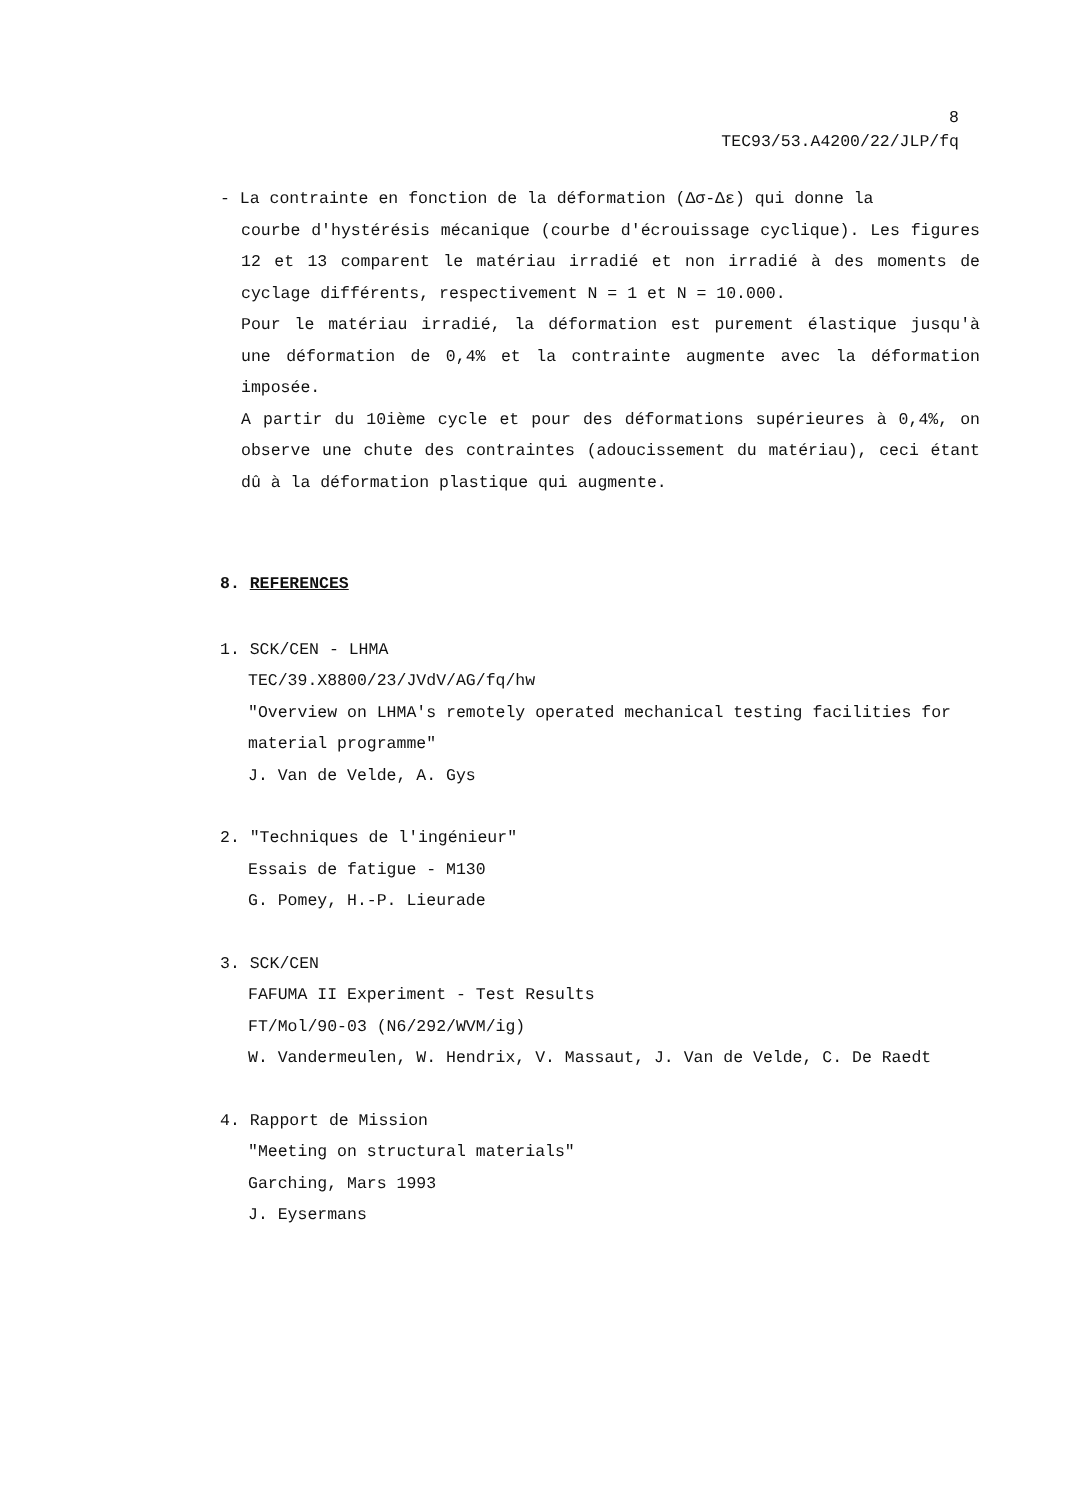8
TEC93/53.A4200/22/JLP/fq
- La contrainte en fonction de la déformation (Δσ-Δε) qui donne la
courbe d'hystérésis mécanique (courbe d'écrouissage cyclique). Les figures 12 et 13 comparent le matériau irradié et non irradié à des moments de cyclage différents, respectivement N = 1 et N = 10.000.
Pour le matériau irradié, la déformation est purement élastique jusqu'à une déformation de 0,4% et la contrainte augmente avec la déformation imposée.
A partir du 10ième cycle et pour des déformations supérieures à 0,4%, on observe une chute des contraintes (adoucissement du matériau), ceci étant dû à la déformation plastique qui augmente.
8. REFERENCES
1. SCK/CEN - LHMA
TEC/39.X8800/23/JVdV/AG/fq/hw
"Overview on LHMA's remotely operated mechanical testing facilities for material programme"
J. Van de Velde, A. Gys
2. "Techniques de l'ingénieur"
Essais de fatigue - M130
G. Pomey, H.-P. Lieurade
3. SCK/CEN
FAFUMA II Experiment - Test Results
FT/Mol/90-03 (N6/292/WVM/ig)
W. Vandermeulen, W. Hendrix, V. Massaut, J. Van de Velde, C. De Raedt
4. Rapport de Mission
"Meeting on structural materials"
Garching, Mars 1993
J. Eysermans